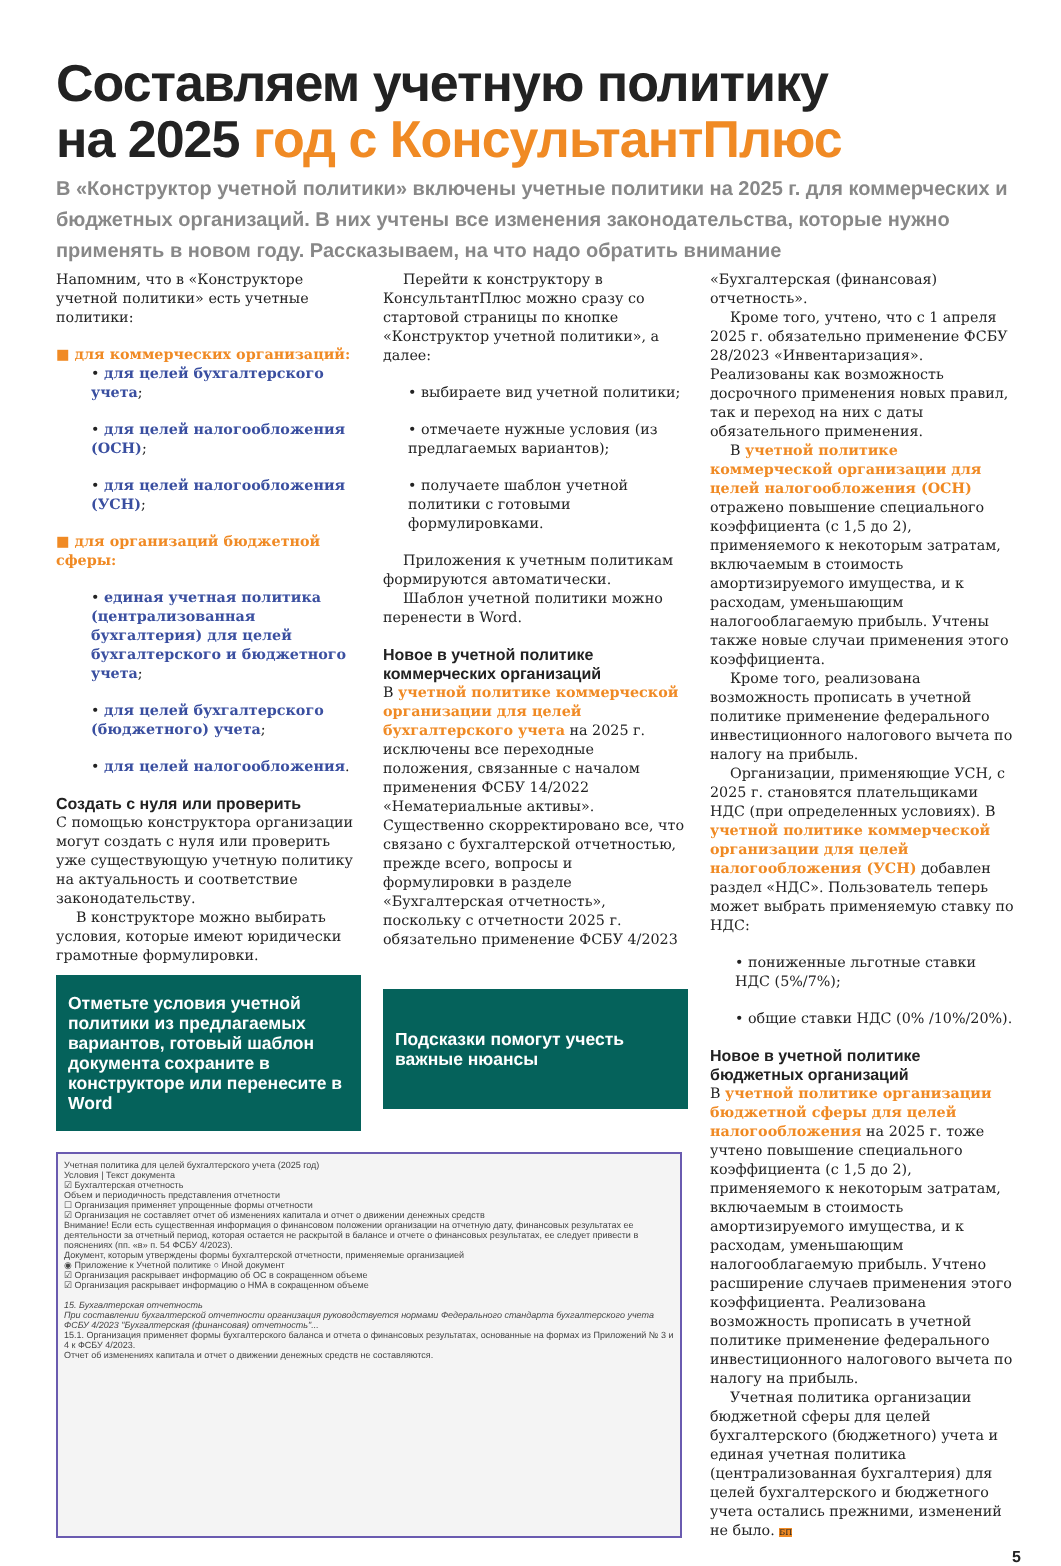Составляем учетную политику
на 2025 год с КонсультантПлюс
В «Конструктор учетной политики» включены учетные политики на 2025 г. для коммерческих и бюджетных организаций. В них учтены все изменения законодательства, которые нужно применять в новом году. Рассказываем, на что надо обратить внимание
Напомним, что в «Конструкторе учетной политики» есть учетные политики:
■ для коммерческих организаций:
• для целей бухгалтерского учета;
• для целей налогообложения (ОСН);
• для целей налогообложения (УСН);
■ для организаций бюджетной сферы:
• единая учетная политика (централизованная бухгалтерия) для целей бухгалтерского и бюджетного учета;
• для целей бухгалтерского (бюджетного) учета;
• для целей налогообложения.
Создать с нуля или проверить
С помощью конструктора организации могут создать с нуля или проверить уже существующую учетную политику на актуальность и соответствие законодательству.
В конструкторе можно выбирать условия, которые имеют юридически грамотные формулировки.
Отметьте условия учетной политики из предлагаемых вариантов, готовый шаблон документа сохраните в конструкторе или перенесите в Word
Перейти к конструктору в КонсультантПлюс можно сразу со стартовой страницы по кнопке «Конструктор учетной политики», а далее:
• выбираете вид учетной политики;
• отмечаете нужные условия (из предлагаемых вариантов);
• получаете шаблон учетной политики с готовыми формулировками.
Приложения к учетным политикам формируются автоматически.
Шаблон учетной политики можно перенести в Word.
Новое в учетной политике коммерческих организаций
В учетной политике коммерческой организации для целей бухгалтерского учета на 2025 г. исключены все переходные положения, связанные с началом применения ФСБУ 14/2022 «Нематериальные активы». Существенно скорректировано все, что связано с бухгалтерской отчетностью, прежде всего, вопросы и формулировки в разделе «Бухгалтерская отчетность», поскольку с отчетности 2025 г. обязательно применение ФСБУ 4/2023
Подсказки помогут учесть важные нюансы
«Бухгалтерская (финансовая) отчетность».
Кроме того, учтено, что с 1 апреля 2025 г. обязательно применение ФСБУ 28/2023 «Инвентаризация». Реализованы как возможность досрочного применения новых правил, так и переход на них с даты обязательного применения.
В учетной политике коммерческой организации для целей налогообложения (ОСН) отражено повышение специального коэффициента (с 1,5 до 2), применяемого к некоторым затратам, включаемым в стоимость амортизируемого имущества, и к расходам, уменьшающим налогооблагаемую прибыль. Учтены также новые случаи применения этого коэффициента.
Кроме того, реализована возможность прописать в учетной политике применение федерального инвестиционного налогового вычета по налогу на прибыль.
Организации, применяющие УСН, с 2025 г. становятся плательщиками НДС (при определенных условиях). В учетной политике коммерческой организации для целей налогообложения (УСН) добавлен раздел «НДС». Пользователь теперь может выбрать применяемую ставку по НДС:
• пониженные льготные ставки НДС (5%/7%);
• общие ставки НДС (0% /10%/20%).
Новое в учетной политике бюджетных организаций
В учетной политике организации бюджетной сферы для целей налогообложения на 2025 г. тоже учтено повышение специального коэффициента (с 1,5 до 2), применяемого к некоторым затратам, включаемым в стоимость амортизируемого имущества, и к расходам, уменьшающим налогооблагаемую прибыль. Учтено расширение случаев применения этого коэффициента. Реализована возможность прописать в учетной политике применение федерального инвестиционного налогового вычета по налогу на прибыль.
Учетная политика организации бюджетной сферы для целей бухгалтерского (бюджетного) учета и единая учетная политика (централизованная бухгалтерия) для целей бухгалтерского и бюджетного учета остались прежними, изменений не было. БП
Учетная политика для целей бухгалтерского учета (2025 год)
Условия | Текст документа
☑ Бухгалтерская отчетность
Объем и периодичность представления отчетности
☐ Организация применяет упрощенные формы отчетности
☑ Организация не составляет отчет об изменениях капитала и отчет о движении денежных средств
Внимание! Если есть существенная информация о финансовом положении организации на отчетную дату, финансовых результатах ее деятельности за отчетный период, которая остается не раскрытой в балансе и отчете о финансовых результатах, ее следует привести в пояснениях (пп. «в» п. 54 ФСБУ 4/2023).
Документ, которым утверждены формы бухгалтерской отчетности, применяемые организацией
◉ Приложение к Учетной политике ○ Иной документ
☑ Организация раскрывает информацию об ОС в сокращенном объеме
☑ Организация раскрывает информацию о НМА в сокращенном объеме
15. Бухгалтерская отчетность
При составлении бухгалтерской отчетности организация руководствуется нормами Федерального стандарта бухгалтерского учета ФСБУ 4/2023 "Бухгалтерская (финансовая) отчетность"...
15.1. Организация применяет формы бухгалтерского баланса и отчета о финансовых результатах, основанные на формах из Приложений № 3 и 4 к ФСБУ 4/2023.
Отчет об изменениях капитала и отчет о движении денежных средств не составляются.
5